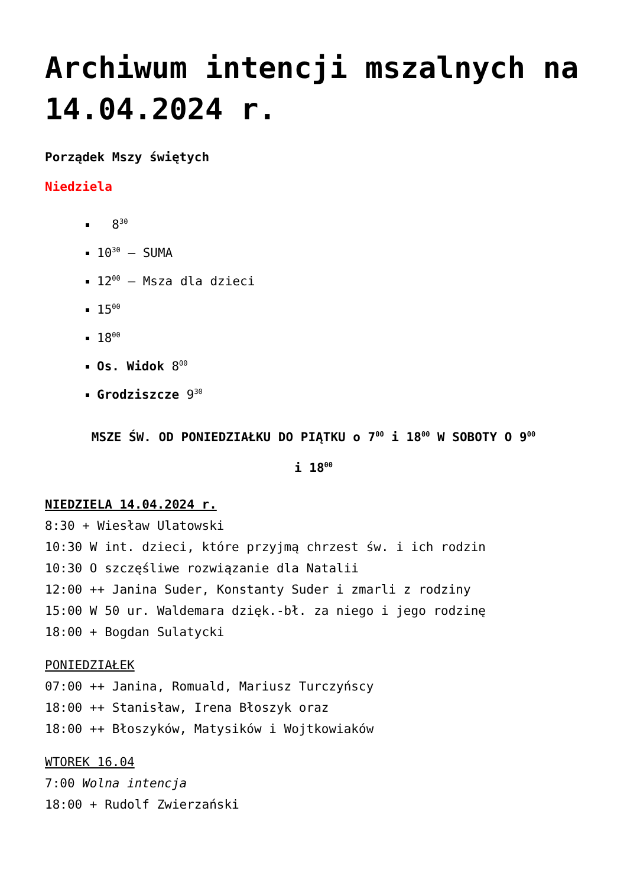Archiwum intencji mszalnych na 14.04.2024 r.
Porządek Mszy świętych
Niedziela
8<sup>30</sup>
10<sup>30</sup> – SUMA
12<sup>00</sup> – Msza dla dzieci
15<sup>00</sup>
18<sup>00</sup>
Os. Widok 8<sup>00</sup>
Grodziszcze 9<sup>30</sup>
MSZE ŚW. OD PONIEDZIAŁKU DO PIĄTKU o 7<sup>00</sup> i 18<sup>00</sup> W SOBOTY O 9<sup>00</sup>
i 18<sup>00</sup>
NIEDZIELA 14.04.2024 r.
8:30 + Wiesław Ulatowski
10:30 W int. dzieci, które przyjmą chrzest św. i ich rodzin
10:30 O szczęśliwe rozwiązanie dla Natalii
12:00 ++ Janina Suder, Konstanty Suder i zmarli z rodziny
15:00 W 50 ur. Waldemara dzięk.-bł. za niego i jego rodzinę
18:00 + Bogdan Sulatycki
PONIEDZIAŁEK
07:00 ++ Janina, Romuald, Mariusz Turczyńscy
18:00 ++ Stanisław, Irena Błoszyk oraz
18:00 ++ Błoszyków, Matysików i Wojtkowiaków
WTOREK 16.04
7:00 Wolna intencja
18:00 + Rudolf Zwierzański